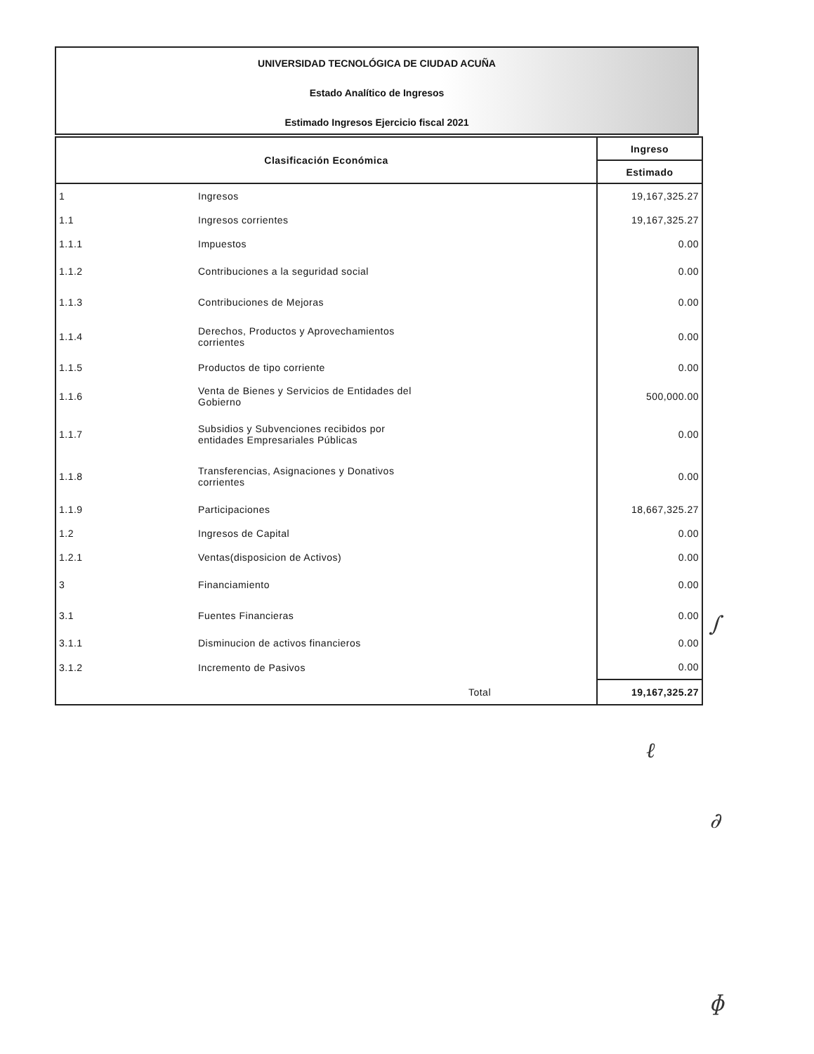UNIVERSIDAD TECNOLÓGICA DE CIUDAD ACUÑA
Estado Analítico de Ingresos
Estimado Ingresos Ejercicio fiscal 2021
| Clasificación Económica | | Ingreso |
| --- | --- | --- |
| | | Estimado |
| 1 | Ingresos | 19,167,325.27 |
| 1.1 | Ingresos corrientes | 19,167,325.27 |
| 1.1.1 | Impuestos | 0.00 |
| 1.1.2 | Contribuciones a la seguridad social | 0.00 |
| 1.1.3 | Contribuciones de Mejoras | 0.00 |
| 1.1.4 | Derechos, Productos y Aprovechamientos corrientes | 0.00 |
| 1.1.5 | Productos de tipo corriente | 0.00 |
| 1.1.6 | Venta de Bienes y Servicios de Entidades del Gobierno | 500,000.00 |
| 1.1.7 | Subsidios y Subvenciones recibidos por entidades Empresariales Públicas | 0.00 |
| 1.1.8 | Transferencias, Asignaciones y Donativos corrientes | 0.00 |
| 1.1.9 | Participaciones | 18,667,325.27 |
| 1.2 | Ingresos de Capital | 0.00 |
| 1.2.1 | Ventas(disposicion de Activos) | 0.00 |
| 3 | Financiamiento | 0.00 |
| 3.1 | Fuentes Financieras | 0.00 |
| 3.1.1 | Disminucion de activos financieros | 0.00 |
| 3.1.2 | Incremento de Pasivos | 0.00 |
| | Total | 19,167,325.27 |
∫
ℓ
∂
ɸ